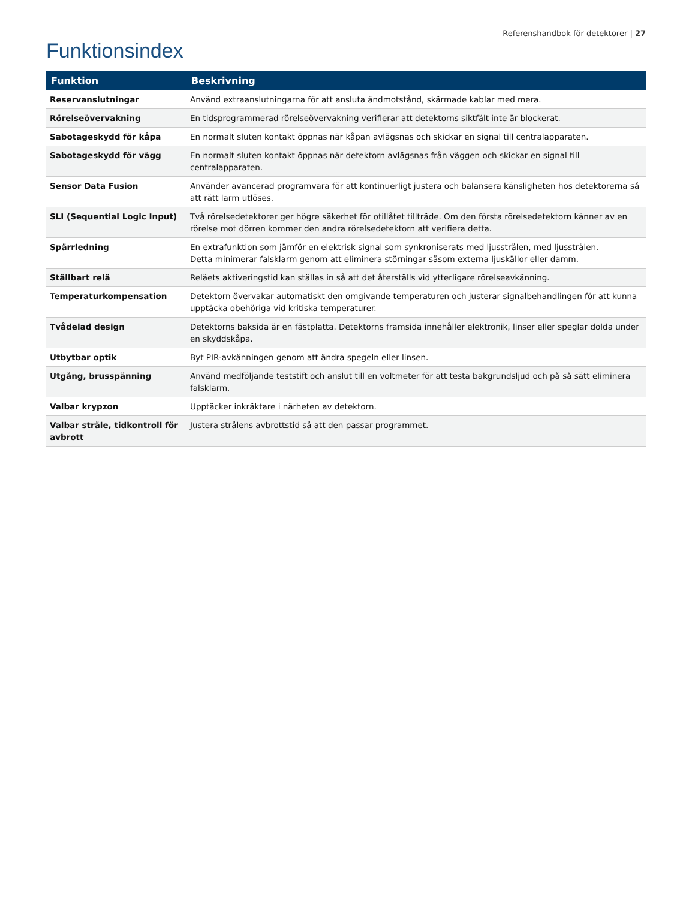Referenshandbok för detektorer | 27
Funktionsindex
| Funktion | Beskrivning |
| --- | --- |
| Reservanslutningar | Använd extraanslutningarna för att ansluta ändmotstånd, skärmade kablar med mera. |
| Rörelseövervakning | En tidsprogrammerad rörelseövervakning verifierar att detektorns siktfält inte är blockerat. |
| Sabotageskydd för kåpa | En normalt sluten kontakt öppnas när kåpan avlägsnas och skickar en signal till centralapparaten. |
| Sabotageskydd för vägg | En normalt sluten kontakt öppnas när detektorn avlägsnas från väggen och skickar en signal till centralapparaten. |
| Sensor Data Fusion | Använder avancerad programvara för att kontinuerligt justera och balansera känsligheten hos detektorerna så att rätt larm utlöses. |
| SLI (Sequential Logic Input) | Två rörelsedetektorer ger högre säkerhet för otillåtet tillträde. Om den första rörelsedetektorn känner av en rörelse mot dörren kommer den andra rörelsedetektorn att verifiera detta. |
| Spärrledning | En extrafunktion som jämför en elektrisk signal som synkroniserats med ljusstrålen, med ljusstrålen. Detta minimerar falsklarm genom att eliminera störningar såsom externa ljuskällor eller damm. |
| Ställbart relä | Reläets aktiveringstid kan ställas in så att det återställs vid ytterligare rörelseavkänning. |
| Temperaturkompensation | Detektorn övervakar automatiskt den omgivande temperaturen och justerar signalbehandlingen för att kunna upptäcka obehöriga vid kritiska temperaturer. |
| Tvådelad design | Detektorns baksida är en fästplatta. Detektorns framsida innehåller elektronik, linser eller speglar dolda under en skyddskåpa. |
| Utbytbar optik | Byt PIR-avkänningen genom att ändra spegeln eller linsen. |
| Utgång, brusspänning | Använd medföljande teststift och anslut till en voltmeter för att testa bakgrundsljud och på så sätt eliminera falsklarm. |
| Valbar krypzon | Upptäcker inkräktare i närheten av detektorn. |
| Valbar stråle, tidkontroll för avbrott | Justera strålens avbrottstid så att den passar programmet. |